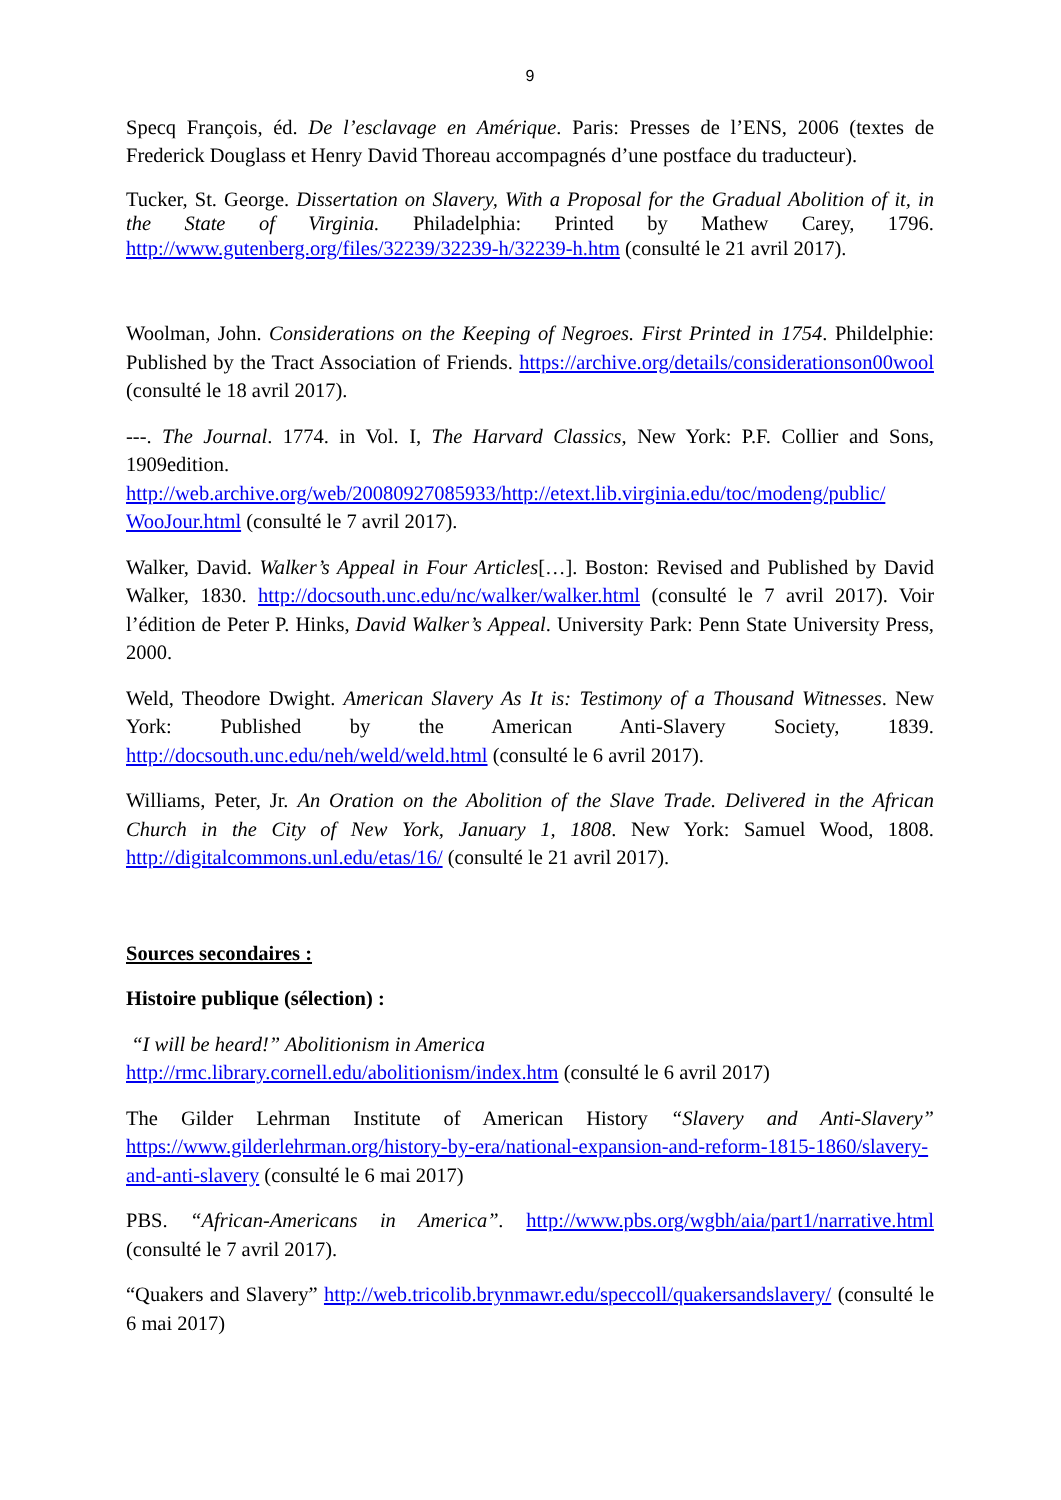9
Specq François, éd. De l’esclavage en Amérique. Paris: Presses de l’ENS, 2006 (textes de Frederick Douglass et Henry David Thoreau accompagnés d’une postface du traducteur).
Tucker, St. George. Dissertation on Slavery, With a Proposal for the Gradual Abolition of it, in the State of Virginia. Philadelphia: Printed by Mathew Carey, 1796. http://www.gutenberg.org/files/32239/32239-h/32239-h.htm (consulté le 21 avril 2017).
Woolman, John. Considerations on the Keeping of Negroes. First Printed in 1754. Phildelphie: Published by the Tract Association of Friends. https://archive.org/details/considerationson00wool (consulté le 18 avril 2017).
---. The Journal. 1774. in Vol. I, The Harvard Classics, New York: P.F. Collier and Sons, 1909edition.
http://web.archive.org/web/20080927085933/http://etext.lib.virginia.edu/toc/modeng/public/ WooJour.html (consulté le 7 avril 2017).
Walker, David. Walker’s Appeal in Four Articles[…]. Boston: Revised and Published by David Walker, 1830. http://docsouth.unc.edu/nc/walker/walker.html (consulté le 7 avril 2017). Voir l’édition de Peter P. Hinks, David Walker’s Appeal. University Park: Penn State University Press, 2000.
Weld, Theodore Dwight. American Slavery As It is: Testimony of a Thousand Witnesses. New York: Published by the American Anti-Slavery Society, 1839. http://docsouth.unc.edu/neh/weld/weld.html (consulté le 6 avril 2017).
Williams, Peter, Jr. An Oration on the Abolition of the Slave Trade. Delivered in the African Church in the City of New York, January 1, 1808. New York: Samuel Wood, 1808. http://digitalcommons.unl.edu/etas/16/ (consulté le 21 avril 2017).
Sources secondaires :
Histoire publique (sélection) :
“I will be heard!” Abolitionism in America
http://rmc.library.cornell.edu/abolitionism/index.htm (consulté le 6 avril 2017)
The Gilder Lehrman Institute of American History “Slavery and Anti-Slavery” https://www.gilderlehrman.org/history-by-era/national-expansion-and-reform-1815-1860/slavery-and-anti-slavery (consulté le 6 mai 2017)
PBS. “African-Americans in America”. http://www.pbs.org/wgbh/aia/part1/narrative.html (consulté le 7 avril 2017).
“Quakers and Slavery” http://web.tricolib.brynmawr.edu/speccoll/quakersandslavery/ (consulté le 6 mai 2017)